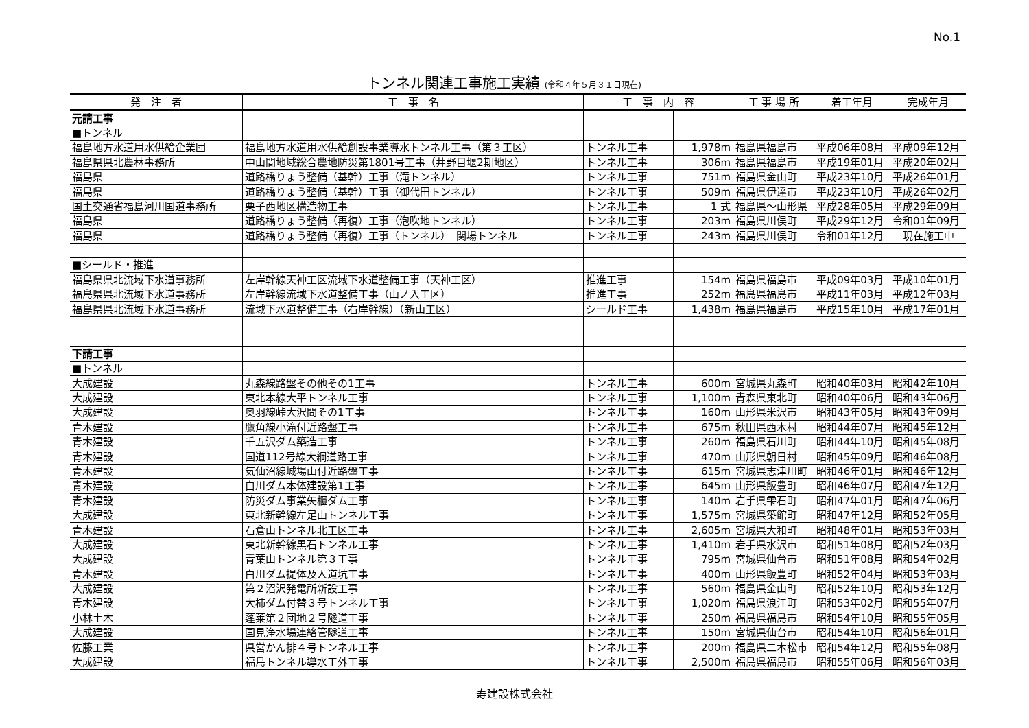No.1
トンネル関連工事施工実績 (令和４年５月３１日現在)
| 発 注 者 | 工 事 名 | 工 事 内 容 | | 工 事 場 所 | 着工年月 | 完成年月 |
| --- | --- | --- | --- | --- | --- | --- |
| 元請工事 | | | | | | |
| ■トンネル | | | | | | |
| 福島地方水道用水供給企業団 | 福島地方水道用水供給創設事業導水トンネル工事（第３工区） | トンネル工事 | 1,978m | 福島県福島市 | 平成06年08月 | 平成09年12月 |
| 福島県県北農林事務所 | 中山間地域総合農地防災第1801号工事（井野目堰2期地区） | トンネル工事 | 306m | 福島県福島市 | 平成19年01月 | 平成20年02月 |
| 福島県 | 道路橋りょう整備（基幹）工事（滝トンネル） | トンネル工事 | 751m | 福島県金山町 | 平成23年10月 | 平成26年01月 |
| 福島県 | 道路橋りょう整備（基幹）工事（御代田トンネル） | トンネル工事 | 509m | 福島県伊達市 | 平成23年10月 | 平成26年02月 |
| 国土交通省福島河川国道事務所 | 栗子西地区構造物工事 | トンネル工事 | 1 式 | 福島県～山形県 | 平成28年05月 | 平成29年09月 |
| 福島県 | 道路橋りょう整備（再復）工事（泡吹地トンネル） | トンネル工事 | 203m | 福島県川俣町 | 平成29年12月 | 令和01年09月 |
| 福島県 | 道路橋りょう整備（再復）工事（トンネル） 関場トンネル | トンネル工事 | 243m | 福島県川俣町 | 令和01年12月 | 現在施工中 |
| ■シールド・推進 | | | | | | |
| 福島県県北流域下水道事務所 | 左岸幹線天神工区流域下水道整備工事（天神工区） | 推進工事 | 154m | 福島県福島市 | 平成09年03月 | 平成10年01月 |
| 福島県県北流域下水道事務所 | 左岸幹線流域下水道整備工事（山ノ入工区） | 推進工事 | 252m | 福島県福島市 | 平成11年03月 | 平成12年03月 |
| 福島県県北流域下水道事務所 | 流域下水道整備工事（右岸幹線）（新山工区） | シールド工事 | 1,438m | 福島県福島市 | 平成15年10月 | 平成17年01月 |
| 下請工事 | | | | | | |
| ■トンネル | | | | | | |
| 大成建設 | 丸森線路盤その他その1工事 | トンネル工事 | 600m | 宮城県丸森町 | 昭和40年03月 | 昭和42年10月 |
| 大成建設 | 東北本線大平トンネル工事 | トンネル工事 | 1,100m | 青森県東北町 | 昭和40年06月 | 昭和43年06月 |
| 大成建設 | 奥羽線峠大沢間その1工事 | トンネル工事 | 160m | 山形県米沢市 | 昭和43年05月 | 昭和43年09月 |
| 青木建設 | 鷹角線小滝付近路盤工事 | トンネル工事 | 675m | 秋田県西木村 | 昭和44年07月 | 昭和45年12月 |
| 青木建設 | 千五沢ダム築造工事 | トンネル工事 | 260m | 福島県石川町 | 昭和44年10月 | 昭和45年08月 |
| 青木建設 | 国道112号線大綱道路工事 | トンネル工事 | 470m | 山形県朝日村 | 昭和45年09月 | 昭和46年08月 |
| 青木建設 | 気仙沼線城場山付近路盤工事 | トンネル工事 | 615m | 宮城県志津川町 | 昭和46年01月 | 昭和46年12月 |
| 青木建設 | 白川ダム本体建設第1工事 | トンネル工事 | 645m | 山形県飯豊町 | 昭和46年07月 | 昭和47年12月 |
| 青木建設 | 防災ダム事業矢櫃ダム工事 | トンネル工事 | 140m | 岩手県雫石町 | 昭和47年01月 | 昭和47年06月 |
| 大成建設 | 東北新幹線左足山トンネル工事 | トンネル工事 | 1,575m | 宮城県築館町 | 昭和47年12月 | 昭和52年05月 |
| 青木建設 | 石倉山トンネル北工区工事 | トンネル工事 | 2,605m | 宮城県大和町 | 昭和48年01月 | 昭和53年03月 |
| 大成建設 | 東北新幹線黒石トンネル工事 | トンネル工事 | 1,410m | 岩手県水沢市 | 昭和51年08月 | 昭和52年03月 |
| 大成建設 | 青葉山トンネル第３工事 | トンネル工事 | 795m | 宮城県仙台市 | 昭和51年08月 | 昭和54年02月 |
| 青木建設 | 白川ダム提体及人道坑工事 | トンネル工事 | 400m | 山形県飯豊町 | 昭和52年04月 | 昭和53年03月 |
| 大成建設 | 第２沼沢発電所新設工事 | トンネル工事 | 560m | 福島県金山町 | 昭和52年10月 | 昭和53年12月 |
| 青木建設 | 大柿ダム付替３号トンネル工事 | トンネル工事 | 1,020m | 福島県浪江町 | 昭和53年02月 | 昭和55年07月 |
| 小林土木 | 蓬莱第２団地２号隧道工事 | トンネル工事 | 250m | 福島県福島市 | 昭和54年10月 | 昭和55年05月 |
| 大成建設 | 国見浄水場連絡管隧道工事 | トンネル工事 | 150m | 宮城県仙台市 | 昭和54年10月 | 昭和56年01月 |
| 佐藤工業 | 県営かん排４号トンネル工事 | トンネル工事 | 200m | 福島県二本松市 | 昭和54年12月 | 昭和55年08月 |
| 大成建設 | 福島トンネル導水工外工事 | トンネル工事 | 2,500m | 福島県福島市 | 昭和55年06月 | 昭和56年03月 |
寿建設株式会社